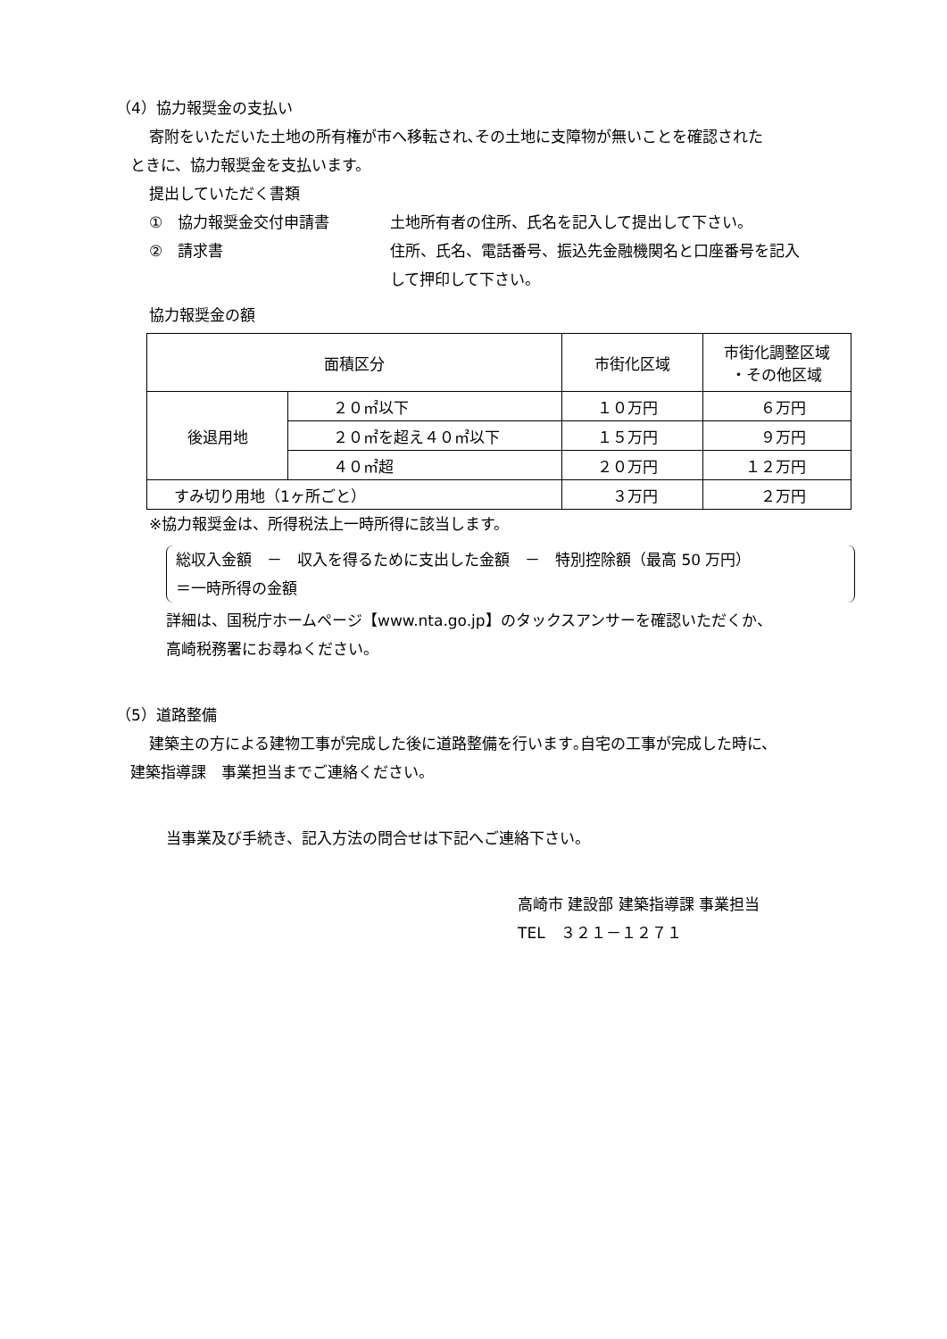（4）協力報奨金の支払い
寄附をいただいた土地の所有権が市へ移転され､その土地に支障物が無いことを確認された
ときに、協力報奨金を支払います。
提出していただく書類
①　協力報奨金交付申請書 土地所有者の住所、氏名を記入して提出して下さい。
②　請求書 住所、氏名、電話番号、振込先金融機関名と口座番号を記入
して押印して下さい。
協力報奨金の額
| 面積区分 | | 市街化区域 | 市街化調整区域 ・その他区域 |
| --- | --- | --- | --- |
| 後退用地 | ２０㎡以下 | １０万円 | ６万円 |
| | ２０㎡を超え４０㎡以下 | １５万円 | ９万円 |
| | ４０㎡超 | ２０万円 | １２万円 |
| すみ切り用地（1ヶ所ごと） | | ３万円 | ２万円 |
※協力報奨金は、所得税法上一時所得に該当します。
総収入金額　－　収入を得るために支出した金額　－　特別控除額（最高 50 万円）
＝一時所得の金額
詳細は、国税庁ホームページ【www.nta.go.jp】のタックスアンサーを確認いただくか、
高崎税務署にお尋ねください。
（5）道路整備
建築主の方による建物工事が完成した後に道路整備を行います｡自宅の工事が完成した時に、
建築指導課　事業担当までご連絡ください。
当事業及び手続き、記入方法の問合せは下記へご連絡下さい。
高崎市 建設部 建築指導課 事業担当
TEL　３２１－１２７１